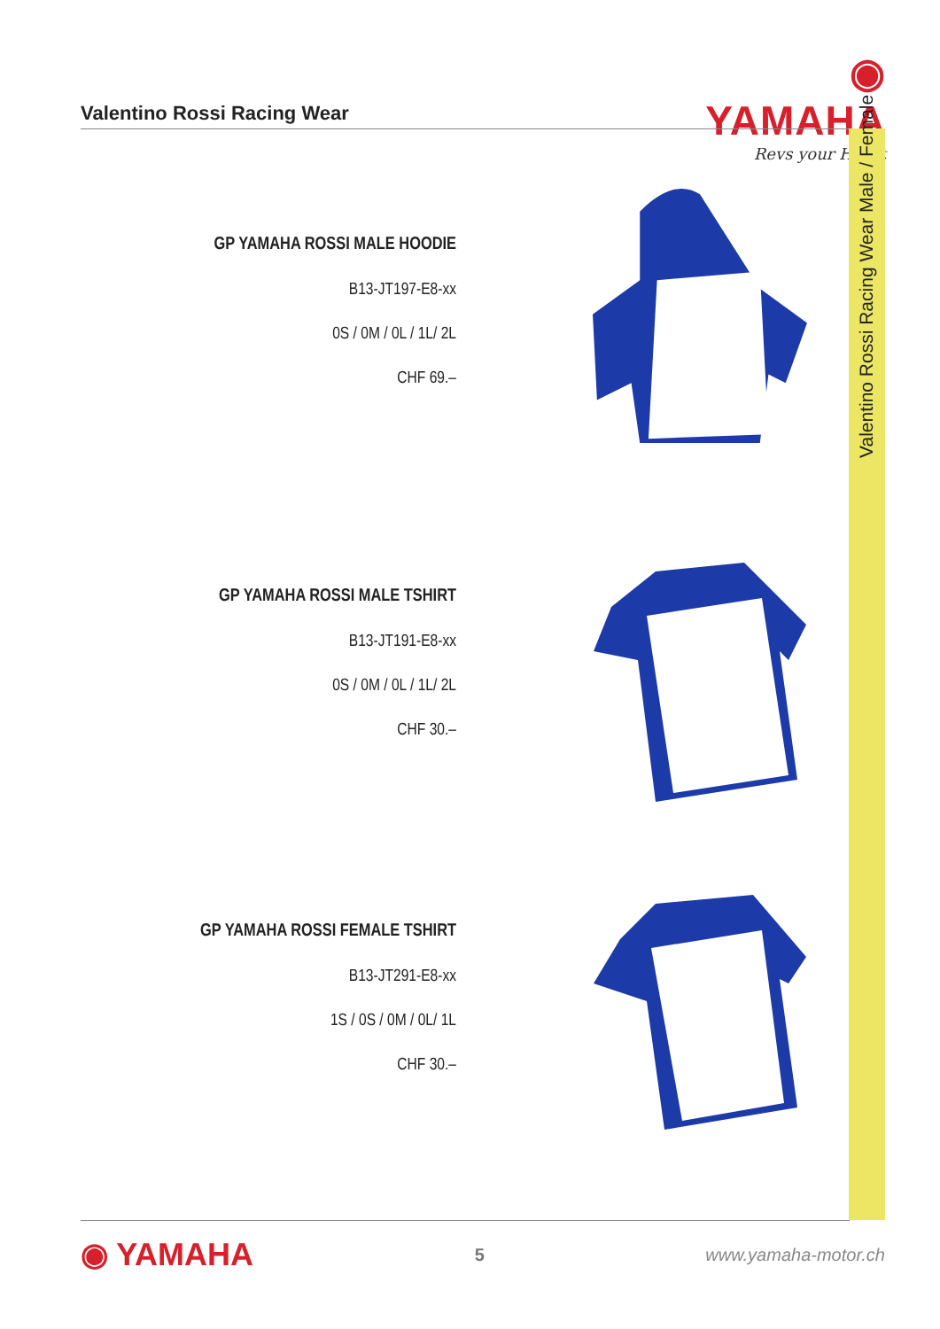◉ YAMAHA
Revs your Heart
Valentino Rossi Racing Wear
Valentino Rossi Racing Wear Male / Female
GP YAMAHA ROSSI MALE HOODIE
B13-JT197-E8-xx
0S / 0M / 0L / 1L/ 2L
CHF 69.–
GP YAMAHA ROSSI MALE TSHIRT
B13-JT191-E8-xx
0S / 0M / 0L / 1L/ 2L
CHF 30.–
GP YAMAHA ROSSI FEMALE TSHIRT
B13-JT291-E8-xx
1S / 0S / 0M / 0L/ 1L
CHF 30.–
◉ YAMAHA 5 www.yamaha-motor.ch